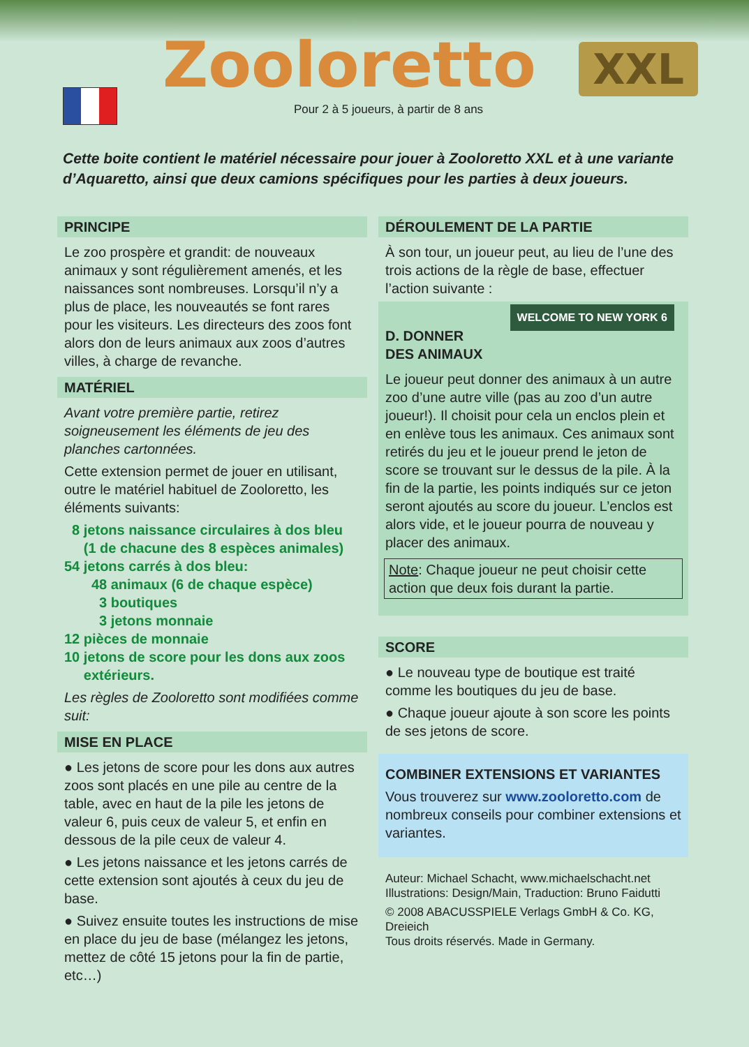Zooloretto XXL
Pour 2 à 5 joueurs, à partir de 8 ans
Cette boite contient le matériel nécessaire pour jouer à Zooloretto XXL et à une variante d’Aquaretto, ainsi que deux camions spécifiques pour les parties à deux joueurs.
PRINCIPE
Le zoo prospère et grandit: de nouveaux animaux y sont régulièrement amenés, et les naissances sont nombreuses. Lorsqu’il n’y a plus de place, les nouveautés se font rares pour les visiteurs. Les directeurs des zoos font alors don de leurs animaux aux zoos d’autres villes, à charge de revanche.
MATÉRIEL
Avant votre première partie, retirez soigneusement les éléments de jeu des planches cartonnées.
Cette extension permet de jouer en utilisant, outre le matériel habituel de Zooloretto, les éléments suivants:
8 jetons naissance circulaires à dos bleu
(1 de chacune des 8 espèces animales)
54 jetons carrés à dos bleu:
48 animaux (6 de chaque espèce)
3 boutiques
3 jetons monnaie
12 pièces de monnaie
10 jetons de score pour les dons aux zoos
extérieurs.
Les règles de Zooloretto sont modifiées comme suit:
MISE EN PLACE
● Les jetons de score pour les dons aux autres zoos sont placés en une pile au centre de la table, avec en haut de la pile les jetons de valeur 6, puis ceux de valeur 5, et enfin en dessous de la pile ceux de valeur 4.
● Les jetons naissance et les jetons carrés de cette extension sont ajoutés à ceux du jeu de base.
● Suivez ensuite toutes les instructions de mise en place du jeu de base (mélangez les jetons, mettez de côté 15 jetons pour la fin de partie, etc…)
DÉROULEMENT DE LA PARTIE
À son tour, un joueur peut, au lieu de l’une des trois actions de la règle de base, effectuer l’action suivante :
WELCOME TO NEW YORK 6
D. DONNER DES ANIMAUX
Le joueur peut donner des animaux à un autre zoo d’une autre ville (pas au zoo d’un autre joueur!). Il choisit pour cela un enclos plein et en enlève tous les animaux. Ces animaux sont retirés du jeu et le joueur prend le jeton de score se trouvant sur le dessus de la pile. À la fin de la partie, les points indiqués sur ce jeton seront ajoutés au score du joueur. L’enclos est alors vide, et le joueur pourra de nouveau y placer des animaux.
Note: Chaque joueur ne peut choisir cette action que deux fois durant la partie.
SCORE
● Le nouveau type de boutique est traité comme les boutiques du jeu de base.
● Chaque joueur ajoute à son score les points de ses jetons de score.
COMBINER EXTENSIONS ET VARIANTES
Vous trouverez sur www.zooloretto.com de nombreux conseils pour combiner extensions et variantes.
Auteur: Michael Schacht, www.michaelschacht.net
Illustrations: Design/Main, Traduction: Bruno Faidutti
© 2008 ABACUSSPIELE Verlags GmbH & Co. KG, Dreieich
Tous droits réservés. Made in Germany.